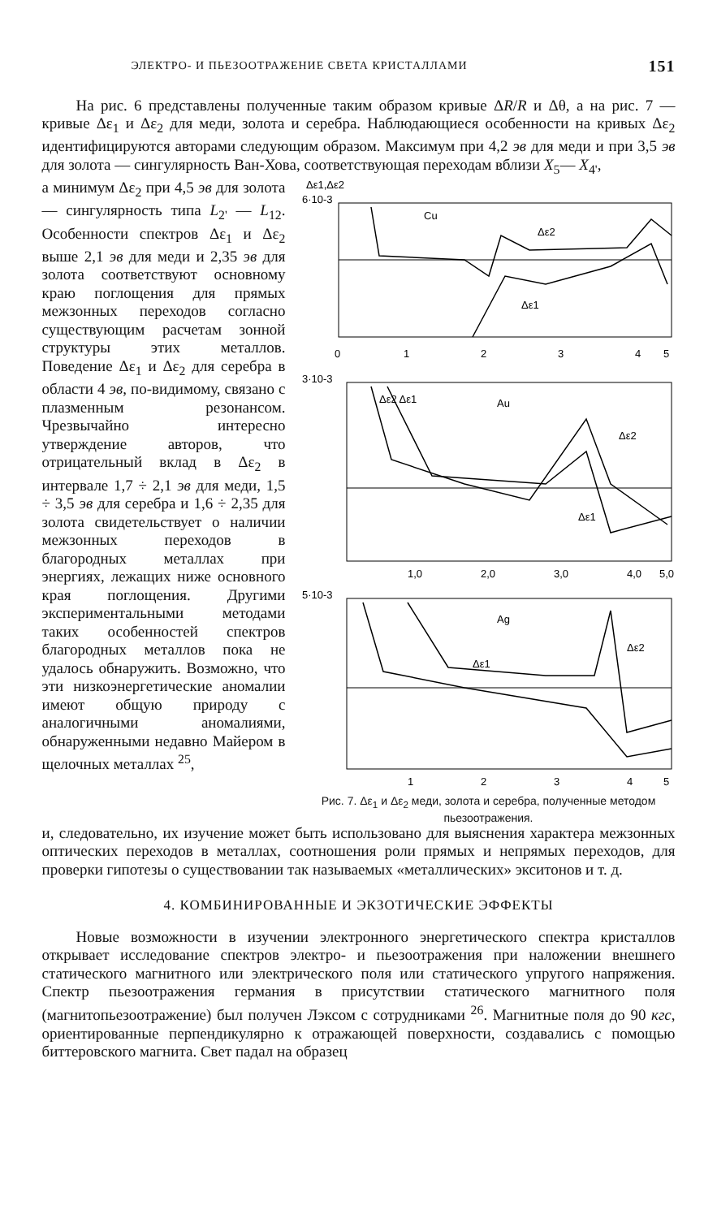ЭЛЕКТРО- И ПЬЕЗООТРАЖЕНИЕ СВЕТА КРИСТАЛЛАМИ 151
На рис. 6 представлены полученные таким образом кривые ΔR/R и Δθ, а на рис. 7 — кривые Δε<sub>1</sub> и Δε<sub>2</sub> для меди, золота и серебра. Наблюдающиеся особенности на кривых Δε<sub>2</sub> идентифицируются авторами следующим образом. Максимум при 4,2 эв для меди и при 3,5 эв для золота — сингулярность Ван-Хова, соответствующая переходам вблизи X<sub>5</sub>— X<sub>4'</sub>,
а минимум Δε<sub>2</sub> при 4,5 эв для золота — сингулярность типа L<sub>2'</sub> — L<sub>12</sub>. Особенности спектров Δε<sub>1</sub> и Δε<sub>2</sub> выше 2,1 эв для меди и 2,35 эв для золота соответствуют основному краю поглощения для прямых межзонных переходов согласно существующим расчетам зонной структуры этих металлов. Поведение Δε<sub>1</sub> и Δε<sub>2</sub> для серебра в области 4 эв, по-видимому, связано с плазменным резонансом. Чрезвычайно интересно утверждение авторов, что отрицательный вклад в Δε<sub>2</sub> в интервале 1,7 ÷ 2,1 эв для меди, 1,5 ÷ 3,5 эв для серебра и 1,6 ÷ 2,35 для золота свидетельствует о наличии межзонных переходов в благородных металлах при энергиях, лежащих ниже основного края поглощения. Другими экспериментальными методами таких особенностей спектров благородных металлов пока не удалось обнаружить. Возможно, что эти низкоэнергетические аномалии имеют общую природу с аналогичными аномалиями, обнаруженными недавно Майером в щелочных металлах <sup>25</sup>,
Δε1,Δε2
6·10-3
Cu
Δε2
Δε1
0
1
2
3
4
5
3·10-3
Au
Δε2 Δε1
Δε2
Δε1
1,0
2,0
3,0
4,0
5,0
5·10-3
Ag
Δε2
Δε1
1
2
3
4
5
Рис. 7. Δε<sub>1</sub> и Δε<sub>2</sub> меди, золота и серебра, полученные методом пьезоотражения.
и, следовательно, их изучение может быть использовано для выяснения характера межзонных оптических переходов в металлах, соотношения роли прямых и непрямых переходов, для проверки гипотезы о существовании так называемых «металлических» экситонов и т. д.
4. КОМБИНИРОВАННЫЕ И ЭКЗОТИЧЕСКИЕ ЭФФЕКТЫ
Новые возможности в изучении электронного энергетического спектра кристаллов открывает исследование спектров электро- и пьезоотражения при наложении внешнего статического магнитного или электрического поля или статического упругого напряжения. Спектр пьезоотражения германия в присутствии статического магнитного поля (магнитопьезоотражение) был получен Лэксом с сотрудниками <sup>26</sup>. Магнитные поля до 90 кгс, ориентированные перпендикулярно к отражающей поверхности, создавались с помощью биттеровского магнита. Свет падал на образец